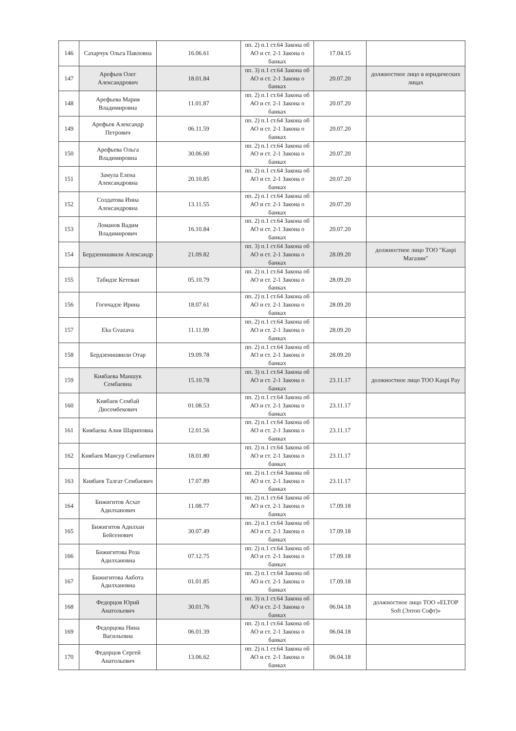| 146 | Сахарчук Ольга Павловна | 16.06.61 | пп. 2) п.1 ст.64 Закона об АО и ст. 2-1 Закона о банках | 17.04.15 | |
| 147 | Арефьев Олег Александрович | 18.01.84 | пп. 3) п.1 ст.64 Закона об АО и ст. 2-1 Закона о банках | 20.07.20 | должностное лицо в юридических лицах |
| 148 | Арефьева Мария Владимировна | 11.01.87 | пп. 2) п.1 ст.64 Закона об АО и ст. 2-1 Закона о банках | 20.07.20 | |
| 149 | Арефьев Александр Петрович | 06.11.59 | пп. 2) п.1 ст.64 Закона об АО и ст. 2-1 Закона о банках | 20.07.20 | |
| 150 | Арефьева Ольга Владимировна | 30.06.60 | пп. 2) п.1 ст.64 Закона об АО и ст. 2-1 Закона о банках | 20.07.20 | |
| 151 | Замула Елена Александровна | 20.10.85 | пп. 2) п.1 ст.64 Закона об АО и ст. 2-1 Закона о банках | 20.07.20 | |
| 152 | Солдатова Инна Александровна | 13.11.55 | пп. 2) п.1 ст.64 Закона об АО и ст. 2-1 Закона о банках | 20.07.20 | |
| 153 | Ломанов Вадим Владимирович | 16.10.84 | пп. 2) п.1 ст.64 Закона об АО и ст. 2-1 Закона о банках | 20.07.20 | |
| 154 | Бердзенишвили Александр | 21.09.82 | пп. 3) п.1 ст.64 Закона об АО и ст. 2-1 Закона о банках | 28.09.20 | должностное лицо ТОО "Kaspi Магазин" |
| 155 | Табидзе Кетеван | 05.10.79 | пп. 2) п.1 ст.64 Закона об АО и ст. 2-1 Закона о банках | 28.09.20 | |
| 156 | Гогичадзе Ирина | 18.07.61 | пп. 2) п.1 ст.64 Закона об АО и ст. 2-1 Закона о банках | 28.09.20 | |
| 157 | Eka Gvazava | 11.11.99 | пп. 2) п.1 ст.64 Закона об АО и ст. 2-1 Закона о банках | 28.09.20 | |
| 158 | Бердзенишвили Отар | 19.09.78 | пп. 2) п.1 ст.64 Закона об АО и ст. 2-1 Закона о банках | 28.09.20 | |
| 159 | Киябаева Маншук Сембаевна | 15.10.78 | пп. 3) п.1 ст.64 Закона об АО и ст. 2-1 Закона о банках | 23.11.17 | должностное лицо ТОО Kaspi Pay |
| 160 | Киябаев Сембай Дюсембекович | 01.08.53 | пп. 2) п.1 ст.64 Закона об АО и ст. 2-1 Закона о банках | 23.11.17 | |
| 161 | Киябаева Алия Шариповна | 12.01.56 | пп. 2) п.1 ст.64 Закона об АО и ст. 2-1 Закона о банках | 23.11.17 | |
| 162 | Киябаев Мансур Сембаевич | 18.01.80 | пп. 2) п.1 ст.64 Закона об АО и ст. 2-1 Закона о банках | 23.11.17 | |
| 163 | Киябаев Талгат Сембаевич | 17.07.89 | пп. 2) п.1 ст.64 Закона об АО и ст. 2-1 Закона о банках | 23.11.17 | |
| 164 | Бижигитов Асхат Адилханович | 11.08.77 | пп. 2) п.1 ст.64 Закона об АО и ст. 2-1 Закона о банках | 17.09.18 | |
| 165 | Бижигитов Адилхан Бейсенович | 30.07.49 | пп. 2) п.1 ст.64 Закона об АО и ст. 2-1 Закона о банках | 17.09.18 | |
| 166 | Бижигитова Роза Адилхановна | 07.12.75 | пп. 2) п.1 ст.64 Закона об АО и ст. 2-1 Закона о банках | 17.09.18 | |
| 167 | Бижигитова Акбота Адилхановна | 01.01.85 | пп. 2) п.1 ст.64 Закона об АО и ст. 2-1 Закона о банках | 17.09.18 | |
| 168 | Федорцов Юрий Анатольевич | 30.01.76 | пп. 3) п.1 ст.64 Закона об АО и ст. 2-1 Закона о банках | 06.04.18 | должностное лицо ТОО «ELTOP Soft (Элтоп Софт)» |
| 169 | Федорцова Нина Васильевна | 06.01.39 | пп. 2) п.1 ст.64 Закона об АО и ст. 2-1 Закона о банках | 06.04.18 | |
| 170 | Федорцов Сергей Анатольевич | 13.06.62 | пп. 2) п.1 ст.64 Закона об АО и ст. 2-1 Закона о банках | 06.04.18 | |